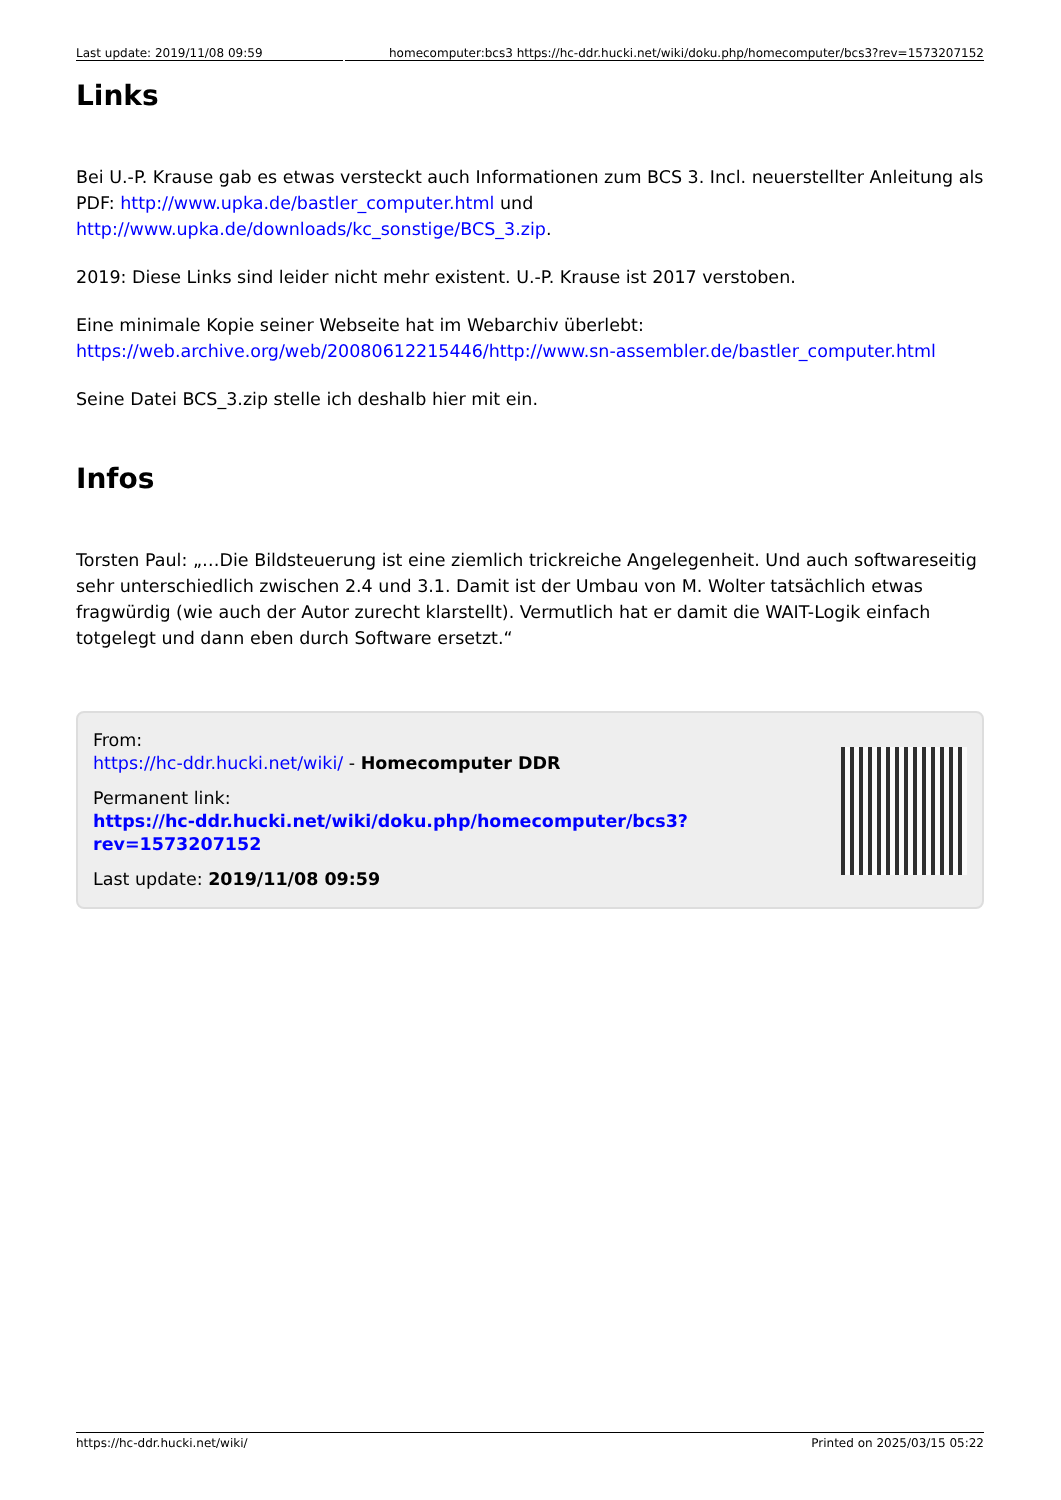Last update: 2019/11/08 09:59 homecomputer:bcs3 https://hc-ddr.hucki.net/wiki/doku.php/homecomputer/bcs3?rev=1573207152
Links
Bei U.-P. Krause gab es etwas versteckt auch Informationen zum BCS 3. Incl. neuerstellter Anleitung als PDF: http://www.upka.de/bastler_computer.html und http://www.upka.de/downloads/kc_sonstige/BCS_3.zip.
2019: Diese Links sind leider nicht mehr existent. U.-P. Krause ist 2017 verstoben.
Eine minimale Kopie seiner Webseite hat im Webarchiv überlebt: https://web.archive.org/web/20080612215446/http://www.sn-assembler.de/bastler_computer.html
Seine Datei BCS_3.zip stelle ich deshalb hier mit ein.
Infos
Torsten Paul: „…Die Bildsteuerung ist eine ziemlich trickreiche Angelegenheit. Und auch softwareseitig sehr unterschiedlich zwischen 2.4 und 3.1. Damit ist der Umbau von M. Wolter tatsächlich etwas fragwürdig (wie auch der Autor zurecht klarstellt). Vermutlich hat er damit die WAIT-Logik einfach totgelegt und dann eben durch Software ersetzt.“
From:
https://hc-ddr.hucki.net/wiki/ - Homecomputer DDR
Permanent link:
https://hc-ddr.hucki.net/wiki/doku.php/homecomputer/bcs3?rev=1573207152
Last update: 2019/11/08 09:59
https://hc-ddr.hucki.net/wiki/ Printed on 2025/03/15 05:22